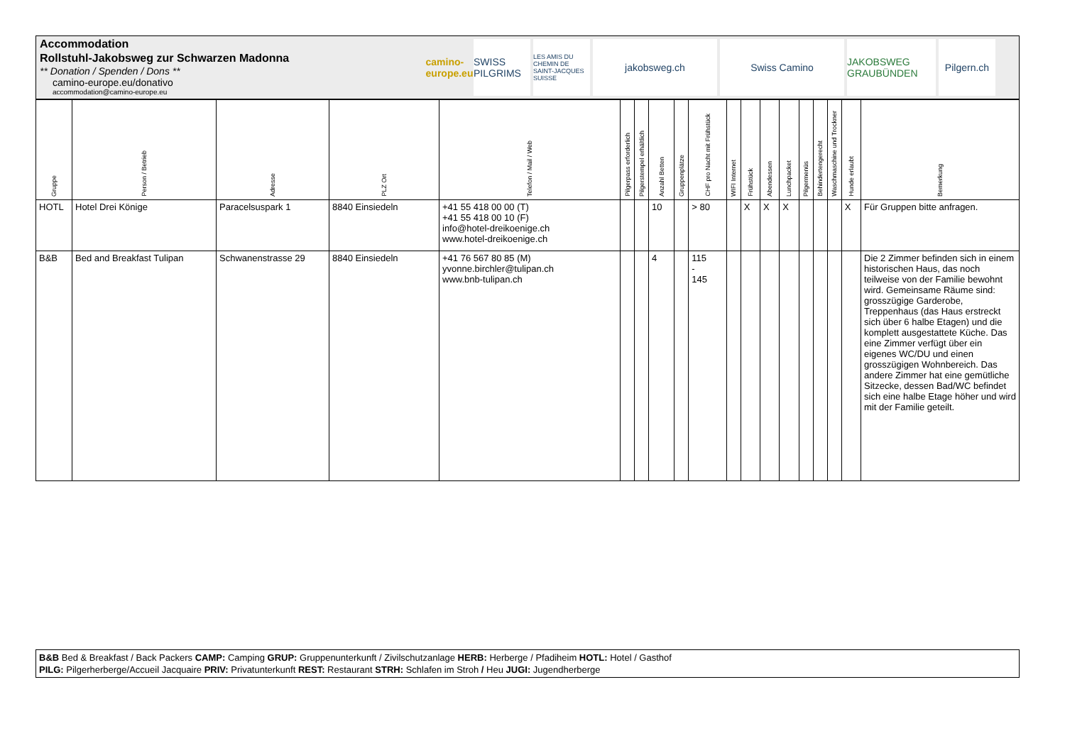Accommodation
Rollstuhl-Jakobsweg zur Schwarzen Madonna
** Donation / Spenden / Dons **
camino-europe.eu/donativo
accommodation@camino-europe.eu
camino-europe.eu
SWISS PILGRIMS
LES AMIS DU CHEMIN DE SAINT-JACQUES SUISSE
jakobsweg.ch Swiss Camino JAKOBSWEG GRAUBÜNDEN
Pilgern.ch
| Gruppe | Person / Betrieb | Adresse | PLZ Ort | Telefon / Mail / Web | Pilgerpass erforderlich | Pilgerstempel erhältlich | Anzahl Betten | Gruppenplätze | CHF pro Nacht mit Frühstück | WIFI Internet | Frühstück | Abendessen | Lunchpacket | Pilgermenüs | Behindertengerecht | Waschmaschine und Trockner | Hunde erlaubt | Bemerkung |
| --- | --- | --- | --- | --- | --- | --- | --- | --- | --- | --- | --- | --- | --- | --- | --- | --- | --- | --- |
| HOTL | Hotel Drei Könige | Paracelsuspark 1 | 8840 Einsiedeln | +41 55 418 00 00 (T) +41 55 418 00 10 (F) info@hotel-dreikoenige.ch www.hotel-dreikoenige.ch | | | 10 | | > 80 | | X | X | X | | | | X | Für Gruppen bitte anfragen. |
| B&B | Bed and Breakfast Tulipan | Schwanenstrasse 29 | 8840 Einsiedeln | +41 76 567 80 85 (M) yvonne.birchler@tulipan.ch www.bnb-tulipan.ch | | | 4 | | 115 - 145 | | | | | | | | | Die 2 Zimmer befinden sich in einem historischen Haus, das noch teilweise von der Familie bewohnt wird. Gemeinsame Räume sind: grosszügige Garderobe, Treppenhaus (das Haus erstreckt sich über 6 halbe Etagen) und die komplett ausgestattete Küche. Das eine Zimmer verfügt über ein eigenes WC/DU und einen grosszügigen Wohnbereich. Das andere Zimmer hat eine gemütliche Sitzecke, dessen Bad/WC befindet sich eine halbe Etage höher und wird mit der Familie geteilt. |
B&B Bed & Breakfast / Back Packers CAMP: Camping GRUP: Gruppenunterkunft / Zivilschutzanlage HERB: Herberge / Pfadiheim HOTL: Hotel / Gasthof
PILG: Pilgerherberge/Accueil Jacquaire PRIV: Privatunterkunft REST: Restaurant STRH: Schlafen im Stroh / Heu JUGI: Jugendherberge